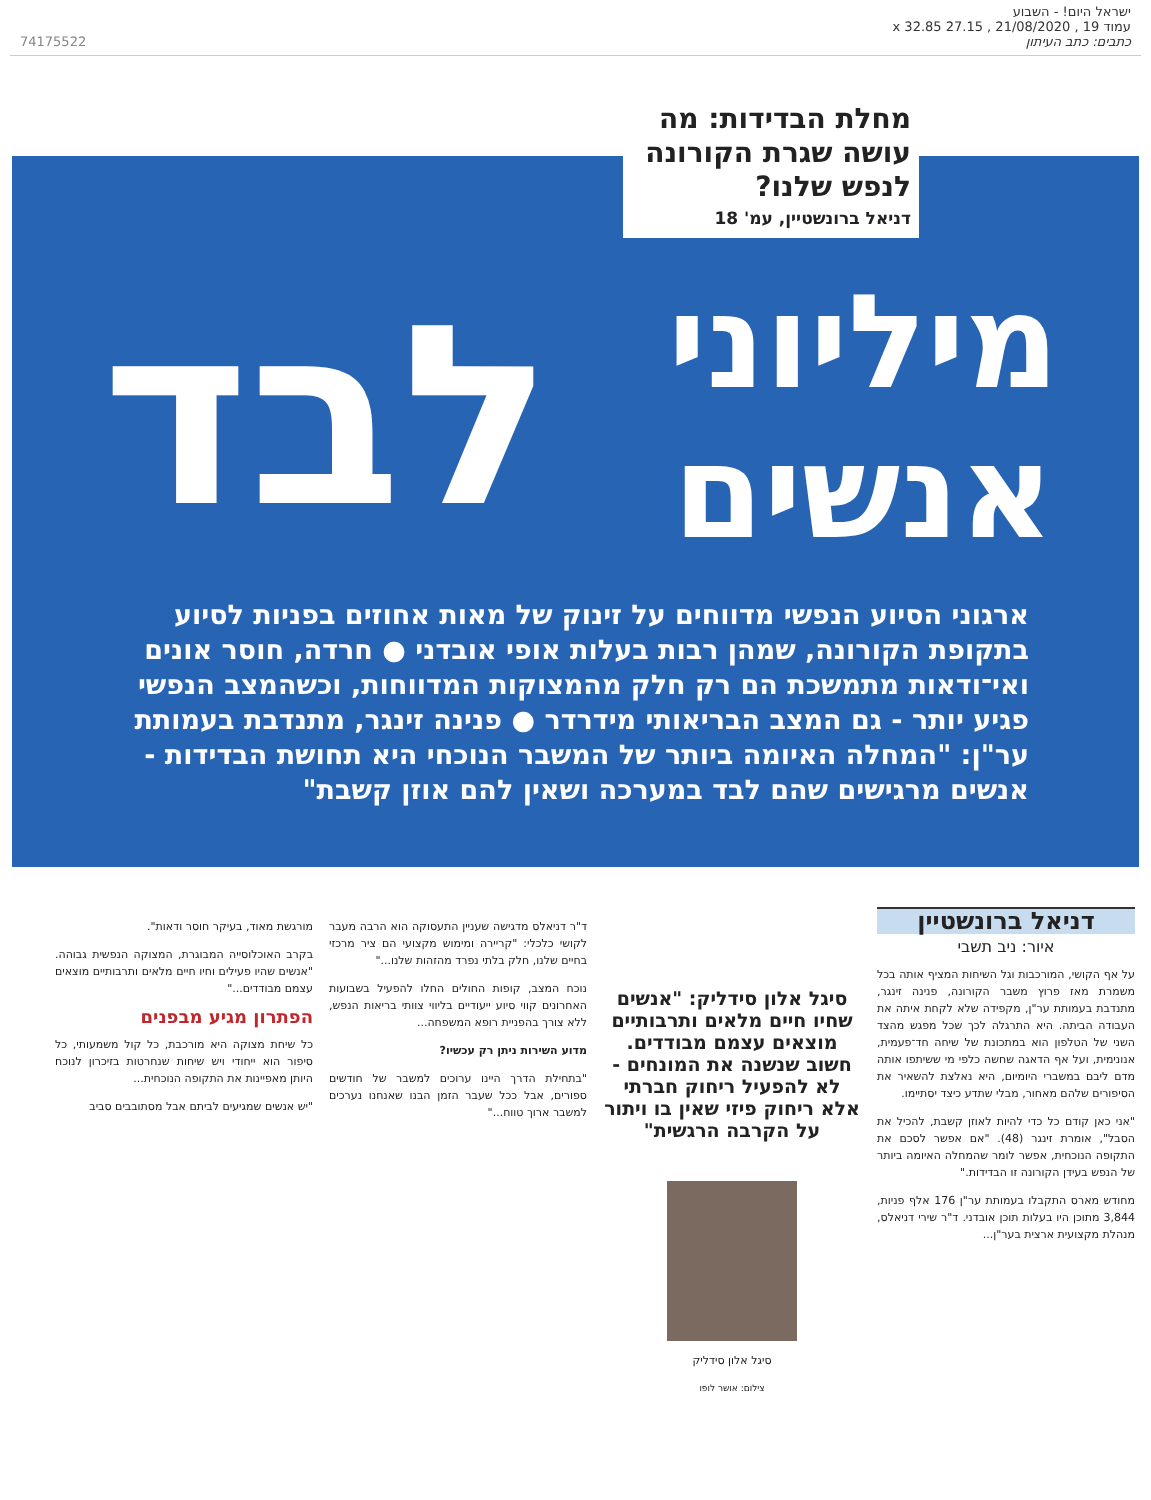ישראל היום! - השבוע
עמוד 19 , 21/08/2020 , 27.15 x 32.85
כתבים: כתב העיתון
74175522
מחלת הבדידות: מה עושה שגרת הקורונה לנפש שלנו?
דניאל ברונשטיין, עמ' 18
מיליוני
אנשים
לבד
ארגוני הסיוע הנפשי מדווחים על זינוק של מאות אחוזים בפניות לסיוע בתקופת הקורונה, שמהן רבות בעלות אופי אובדני ● חרדה, חוסר אונים ואי־ודאות מתמשכת הם רק חלק מהמצוקות המדווחות, וכשהמצב הנפשי פגיע יותר - גם המצב הבריאותי מידרדר ● פנינה זינגר, מתנדבת בעמותת ער"ן: "המחלה האיומה ביותר של המשבר הנוכחי היא תחושת הבדידות - אנשים מרגישים שהם לבד במערכה ושאין להם אוזן קשבת"
דניאל ברונשטיין
איור: ניב תשבי
על אף הקושי, המורכבות וגל השיחות המציף אותה בכל משמרת מאז פרוץ משבר הקורונה, פנינה זינגר, מתנדבת בעמותת ער"ן, מקפידה שלא לקחת איתה את העבודה הביתה. היא התרגלה לכך שכל מפגש מהצד השני של הטלפון הוא במתכונת של שיחה חד־פעמית, אנונימית, ועל אף הדאגה שחשה כלפי מי ששיתפו אותה מדם ליבם במשברי היומיום, היא נאלצת להשאיר את הסיפורים שלהם מאחור, מבלי שתדע כיצד יסתיימו.
"אני כאן קודם כל כדי להיות לאוזן קשבת, להכיל את הסבל", אומרת זינגר (48). "אם אפשר לסכם את התקופה הנוכחית, אפשר לומר שהמחלה האיומה ביותר של הנפש בעידן הקורונה זו הבדידות."
מחודש מארס התקבלו בעמותת ער"ן 176 אלף פניות, 3,844 מתוכן היו בעלות תוכן אובדני. ד"ר שירי דניאלס, מנהלת מקצועית ארצית בער"ן...
סיגל אלון סידליק: "אנשים שחיו חיים מלאים ותרבותיים מוצאים עצמם מבודדים. חשוב שנשנה את המונחים - לא להפעיל ריחוק חברתי אלא ריחוק פיזי שאין בו ויתור על הקרבה הרגשית"
סיגל אלון סידליק
צילום: אושר לופו
ד"ר דניאלס מדגישה שעניין התעסוקה הוא הרבה מעבר לקושי כלכלי: "קריירה ומימוש מקצועי הם ציר מרכזי בחיים שלנו, חלק בלתי נפרד מהזהות שלנו..."
נוכח המצב, קופות החולים החלו להפעיל בשבועות האחרונים קווי סיוע ייעודיים בליווי צוותי בריאות הנפש, ללא צורך בהפניית רופא המשפחה...
מדוע השירות ניתן רק עכשיו?
"בתחילת הדרך היינו ערוכים למשבר של חודשים ספורים, אבל ככל שעבר הזמן הבנו שאנחנו נערכים למשבר ארוך טווח..."
מורגשת מאוד, בעיקר חוסר ודאות".
בקרב האוכלוסייה המבוגרת, המצוקה הנפשית גבוהה. "אנשים שהיו פעילים וחיו חיים מלאים ותרבותיים מוצאים עצמם מבודדים..."
הפתרון מגיע מבפנים
כל שיחת מצוקה היא מורכבת, כל קול משמעותי, כל סיפור הוא ייחודי ויש שיחות שנחרטות בזיכרון לנוכח היותן מאפיינות את התקופה הנוכחית...
"יש אנשים שמגיעים לביתם אבל מסתובבים סביב